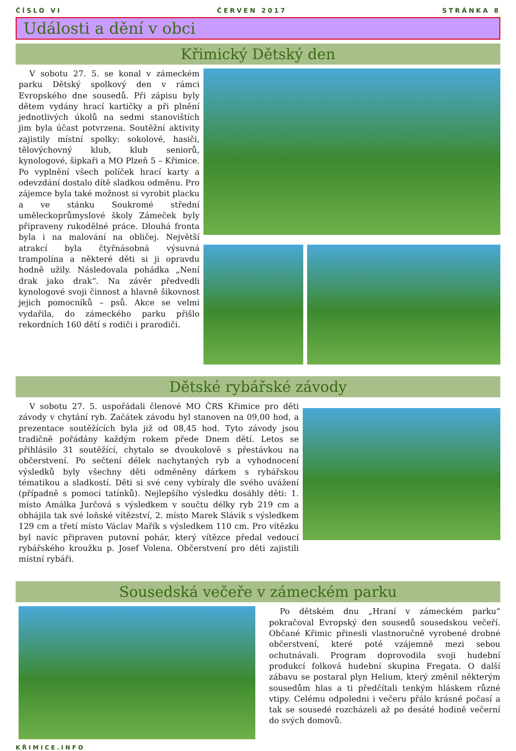ČÍSLO VI ČERVEN 2017 STRÁNKA 8
Události a dění v obci
Křimický Dětský den
V sobotu 27. 5. se konal v zámeckém parku Dětský spolkový den v rámci Evropského dne sousedů. Při zápisu byly dětem vydány hrací kartičky a při plnění jednotlivých úkolů na sedmi stanovištích jim byla účast potvrzena. Soutěžní aktivity zajistily místní spolky: sokolové, hasiči, tělovýchovný klub, klub seniorů, kynologové, šipkaři a MO Plzeň 5 – Křimice. Po vyplnění všech políček hrací karty a odevzdání dostalo dítě sladkou odměnu. Pro zájemce byla také možnost si vyrobit placku a ve stánku Soukromé střední uměleckoprůmyslové školy Zámeček byly připraveny rukodělné práce. Dlouhá fronta byla i na malování na obličej. Největší atrakcí byla čtyřnásobná výsuvná trampolína a některé děti si ji opravdu hodně užily. Následovala pohádka „Není drak jako drak“. Na závěr předvedli kynologové svoji činnost a hlavně šikovnost jejich pomocníků – psů. Akce se velmi vydařila, do zámeckého parku přišlo rekordních 160 dětí s rodiči i prarodiči.
Dětské rybářské závody
V sobotu 27. 5. uspořádali členové MO ČRS Křimice pro děti závody v chytání ryb. Začátek závodu byl stanoven na 09,00 hod, a prezentace soutěžících byla již od 08,45 hod. Tyto závody jsou tradičně pořádány každým rokem přede Dnem dětí. Letos se přihlásilo 31 soutěžící, chytalo se dvoukolově s přestávkou na občerstvení. Po sečtení délek nachytaných ryb a vyhodnocení výsledků byly všechny děti odměněny dárkem s rybářskou tématikou a sladkostí. Děti si své ceny vybíraly dle svého uvážení (případně s pomocí tatínků). Nejlepšího výsledku dosáhly děti: 1. místo Amálka Jurčová s výsledkem v součtu délky ryb 219 cm a obhájila tak své loňské vítězství, 2. místo Marek Slávik s výsledkem 129 cm a třetí místo Václav Mařík s výsledkem 110 cm. Pro vítězku byl navíc připraven putovní pohár, který vítězce předal vedoucí rybářského kroužku p. Josef Volena. Občerstvení pro děti zajistili místní rybáři.
Sousedská večeře v zámeckém parku
Po dětském dnu „Hraní v zámeckém parku“ pokračoval Evropský den sousedů sousedskou večeří. Občané Křimic přinesli vlastnoručně vyrobené drobné občerstvení, které poté vzájemně mezi sebou ochutnávali. Program doprovodila svoji hudební produkcí folková hudební skupina Fregata. O další zábavu se postaral plyn Helium, který změnil některým sousedům hlas a ti předčítali tenkým hláskem různé vtipy. Celému odpoledni i večeru přálo krásné počasí a tak se sousedé rozcházeli až po desáté hodině večerní do svých domovů.
KŘIMICE.INFO